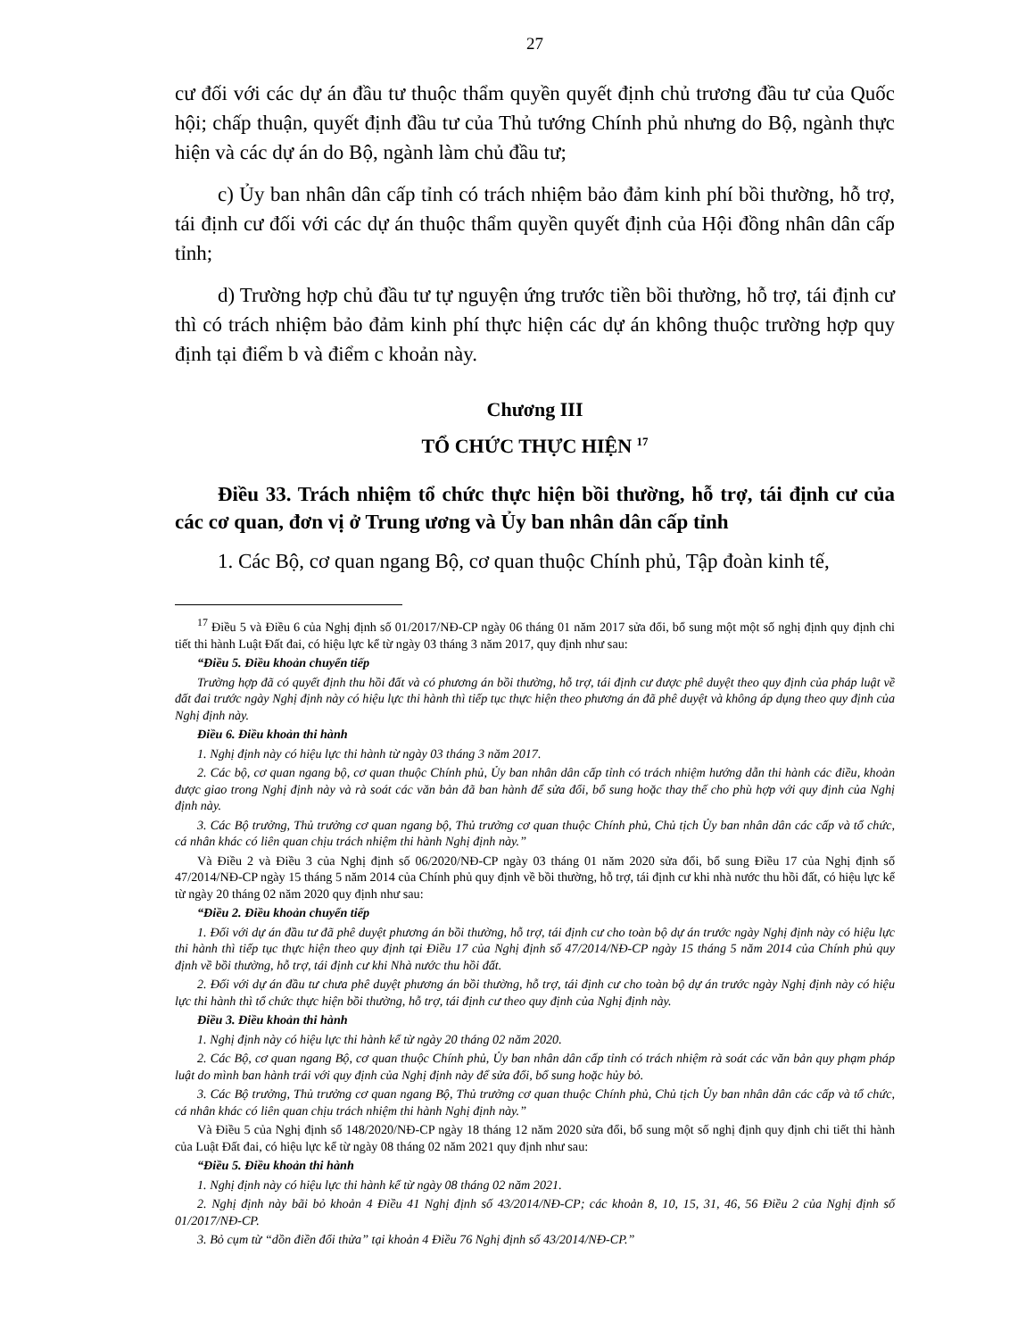27
cư đối với các dự án đầu tư thuộc thẩm quyền quyết định chủ trương đầu tư của Quốc hội; chấp thuận, quyết định đầu tư của Thủ tướng Chính phủ nhưng do Bộ, ngành thực hiện và các dự án do Bộ, ngành làm chủ đầu tư;
c) Ủy ban nhân dân cấp tỉnh có trách nhiệm bảo đảm kinh phí bồi thường, hỗ trợ, tái định cư đối với các dự án thuộc thẩm quyền quyết định của Hội đồng nhân dân cấp tỉnh;
d) Trường hợp chủ đầu tư tự nguyện ứng trước tiền bồi thường, hỗ trợ, tái định cư thì có trách nhiệm bảo đảm kinh phí thực hiện các dự án không thuộc trường hợp quy định tại điểm b và điểm c khoản này.
Chương III
TỔ CHỨC THỰC HIỆN <sup>17</sup>
Điều 33. Trách nhiệm tổ chức thực hiện bồi thường, hỗ trợ, tái định cư của các cơ quan, đơn vị ở Trung ương và Ủy ban nhân dân cấp tỉnh
1. Các Bộ, cơ quan ngang Bộ, cơ quan thuộc Chính phủ, Tập đoàn kinh tế,
<sup>17</sup> Điều 5 và Điều 6 của Nghị định số 01/2017/NĐ-CP ngày 06 tháng 01 năm 2017 sửa đổi, bổ sung một một số nghị định quy định chi tiết thi hành Luật Đất đai, có hiệu lực kể từ ngày 03 tháng 3 năm 2017, quy định như sau:
“Điều 5. Điều khoản chuyển tiếp
Trường hợp đã có quyết định thu hồi đất và có phương án bồi thường, hỗ trợ, tái định cư được phê duyệt theo quy định của pháp luật về đất đai trước ngày Nghị định này có hiệu lực thi hành thì tiếp tục thực hiện theo phương án đã phê duyệt và không áp dụng theo quy định của Nghị định này.
Điều 6. Điều khoản thi hành
1. Nghị định này có hiệu lực thi hành từ ngày 03 tháng 3 năm 2017.
2. Các bộ, cơ quan ngang bộ, cơ quan thuộc Chính phủ, Ủy ban nhân dân cấp tỉnh có trách nhiệm hướng dẫn thi hành các điều, khoản được giao trong Nghị định này và rà soát các văn bản đã ban hành để sửa đổi, bổ sung hoặc thay thế cho phù hợp với quy định của Nghị định này.
3. Các Bộ trưởng, Thủ trưởng cơ quan ngang bộ, Thủ trưởng cơ quan thuộc Chính phủ, Chủ tịch Ủy ban nhân dân các cấp và tổ chức, cá nhân khác có liên quan chịu trách nhiệm thi hành Nghị định này.”
Và Điều 2 và Điều 3 của Nghị định số 06/2020/NĐ-CP ngày 03 tháng 01 năm 2020 sửa đổi, bổ sung Điều 17 của Nghị định số 47/2014/NĐ-CP ngày 15 tháng 5 năm 2014 của Chính phủ quy định về bồi thường, hỗ trợ, tái định cư khi nhà nước thu hồi đất, có hiệu lực kể từ ngày 20 tháng 02 năm 2020 quy định như sau:
“Điều 2. Điều khoản chuyển tiếp
1. Đối với dự án đầu tư đã phê duyệt phương án bồi thường, hỗ trợ, tái định cư cho toàn bộ dự án trước ngày Nghị định này có hiệu lực thi hành thì tiếp tục thực hiện theo quy định tại Điều 17 của Nghị định số 47/2014/NĐ-CP ngày 15 tháng 5 năm 2014 của Chính phủ quy định về bồi thường, hỗ trợ, tái định cư khi Nhà nước thu hồi đất.
2. Đối với dự án đầu tư chưa phê duyệt phương án bồi thường, hỗ trợ, tái định cư cho toàn bộ dự án trước ngày Nghị định này có hiệu lực thi hành thì tổ chức thực hiện bồi thường, hỗ trợ, tái định cư theo quy định của Nghị định này.
Điều 3. Điều khoản thi hành
1. Nghị định này có hiệu lực thi hành kể từ ngày 20 tháng 02 năm 2020.
2. Các Bộ, cơ quan ngang Bộ, cơ quan thuộc Chính phủ, Ủy ban nhân dân cấp tỉnh có trách nhiệm rà soát các văn bản quy phạm pháp luật do mình ban hành trái với quy định của Nghị định này để sửa đổi, bổ sung hoặc hủy bỏ.
3. Các Bộ trưởng, Thủ trưởng cơ quan ngang Bộ, Thủ trưởng cơ quan thuộc Chính phủ, Chủ tịch Ủy ban nhân dân các cấp và tổ chức, cá nhân khác có liên quan chịu trách nhiệm thi hành Nghị định này.”
Và Điều 5 của Nghị định số 148/2020/NĐ-CP ngày 18 tháng 12 năm 2020 sửa đổi, bổ sung một số nghị định quy định chi tiết thi hành của Luật Đất đai, có hiệu lực kể từ ngày 08 tháng 02 năm 2021 quy định như sau:
“Điều 5. Điều khoản thi hành
1. Nghị định này có hiệu lực thi hành kể từ ngày 08 tháng 02 năm 2021.
2. Nghị định này bãi bỏ khoản 4 Điều 41 Nghị định số 43/2014/NĐ-CP; các khoản 8, 10, 15, 31, 46, 56 Điều 2 của Nghị định số 01/2017/NĐ-CP.
3. Bỏ cụm từ “dồn điền đổi thửa” tại khoản 4 Điều 76 Nghị định số 43/2014/NĐ-CP.”